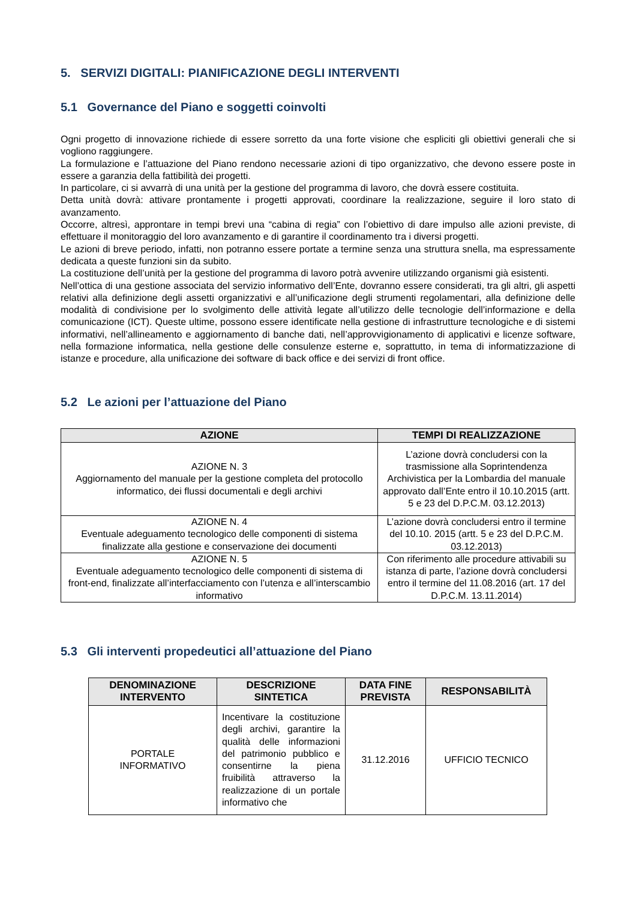5. SERVIZI DIGITALI: PIANIFICAZIONE DEGLI INTERVENTI
5.1 Governance del Piano e soggetti coinvolti
Ogni progetto di innovazione richiede di essere sorretto da una forte visione che espliciti gli obiettivi generali che si vogliono raggiungere.
La formulazione e l’attuazione del Piano rendono necessarie azioni di tipo organizzativo, che devono essere poste in essere a garanzia della fattibilità dei progetti.
In particolare, ci si avvarrà di una unità per la gestione del programma di lavoro, che dovrà essere costituita.
Detta unità dovrà: attivare prontamente i progetti approvati, coordinare la realizzazione, seguire il loro stato di avanzamento.
Occorre, altresì, approntare in tempi brevi una “cabina di regia” con l’obiettivo di dare impulso alle azioni previste, di effettuare il monitoraggio del loro avanzamento e di garantire il coordinamento tra i diversi progetti.
Le azioni di breve periodo, infatti, non potranno essere portate a termine senza una struttura snella, ma espressamente dedicata a queste funzioni sin da subito.
La costituzione dell’unità per la gestione del programma di lavoro potrà avvenire utilizzando organismi già esistenti.
Nell’ottica di una gestione associata del servizio informativo dell’Ente, dovranno essere considerati, tra gli altri, gli aspetti relativi alla definizione degli assetti organizzativi e all’unificazione degli strumenti regolamentari, alla definizione delle modalità di condivisione per lo svolgimento delle attività legate all’utilizzo delle tecnologie dell’informazione e della comunicazione (ICT). Queste ultime, possono essere identificate nella gestione di infrastrutture tecnologiche e di sistemi informativi, nell’allineamento e aggiornamento di banche dati, nell’approvvigionamento di applicativi e licenze software, nella formazione informatica, nella gestione delle consulenze esterne e, soprattutto, in tema di informatizzazione di istanze e procedure, alla unificazione dei software di back office e dei servizi di front office.
5.2 Le azioni per l’attuazione del Piano
| AZIONE | TEMPI DI REALIZZAZIONE |
| --- | --- |
| AZIONE N. 3 Aggiornamento del manuale per la gestione completa del protocollo informatico, dei flussi documentali e degli archivi | L’azione dovrà concludersi con la trasmissione alla Soprintendenza Archivistica per la Lombardia del manuale approvato dall’Ente entro il 10.10.2015 (artt. 5 e 23 del D.P.C.M. 03.12.2013) |
| AZIONE N. 4 Eventuale adeguamento tecnologico delle componenti di sistema finalizzate alla gestione e conservazione dei documenti | L’azione dovrà concludersi entro il termine del 10.10. 2015 (artt. 5 e 23 del D.P.C.M. 03.12.2013) |
| AZIONE N. 5 Eventuale adeguamento tecnologico delle componenti di sistema di front-end, finalizzate all’interfacciamento con l’utenza e all’interscambio informativo | Con riferimento alle procedure attivabili su istanza di parte, l’azione dovrà concludersi entro il termine del 11.08.2016 (art. 17 del D.P.C.M. 13.11.2014) |
5.3 Gli interventi propedeutici all’attuazione del Piano
| DENOMINAZIONE INTERVENTO | DESCRIZIONE SINTETICA | DATA FINE PREVISTA | RESPONSABILITÀ |
| --- | --- | --- | --- |
| PORTALE INFORMATIVO | Incentivare la costituzione degli archivi, garantire la qualità delle informazioni del patrimonio pubblico e consentirne la piena fruibilità attraverso la realizzazione di un portale informativo che | 31.12.2016 | UFFICIO TECNICO |